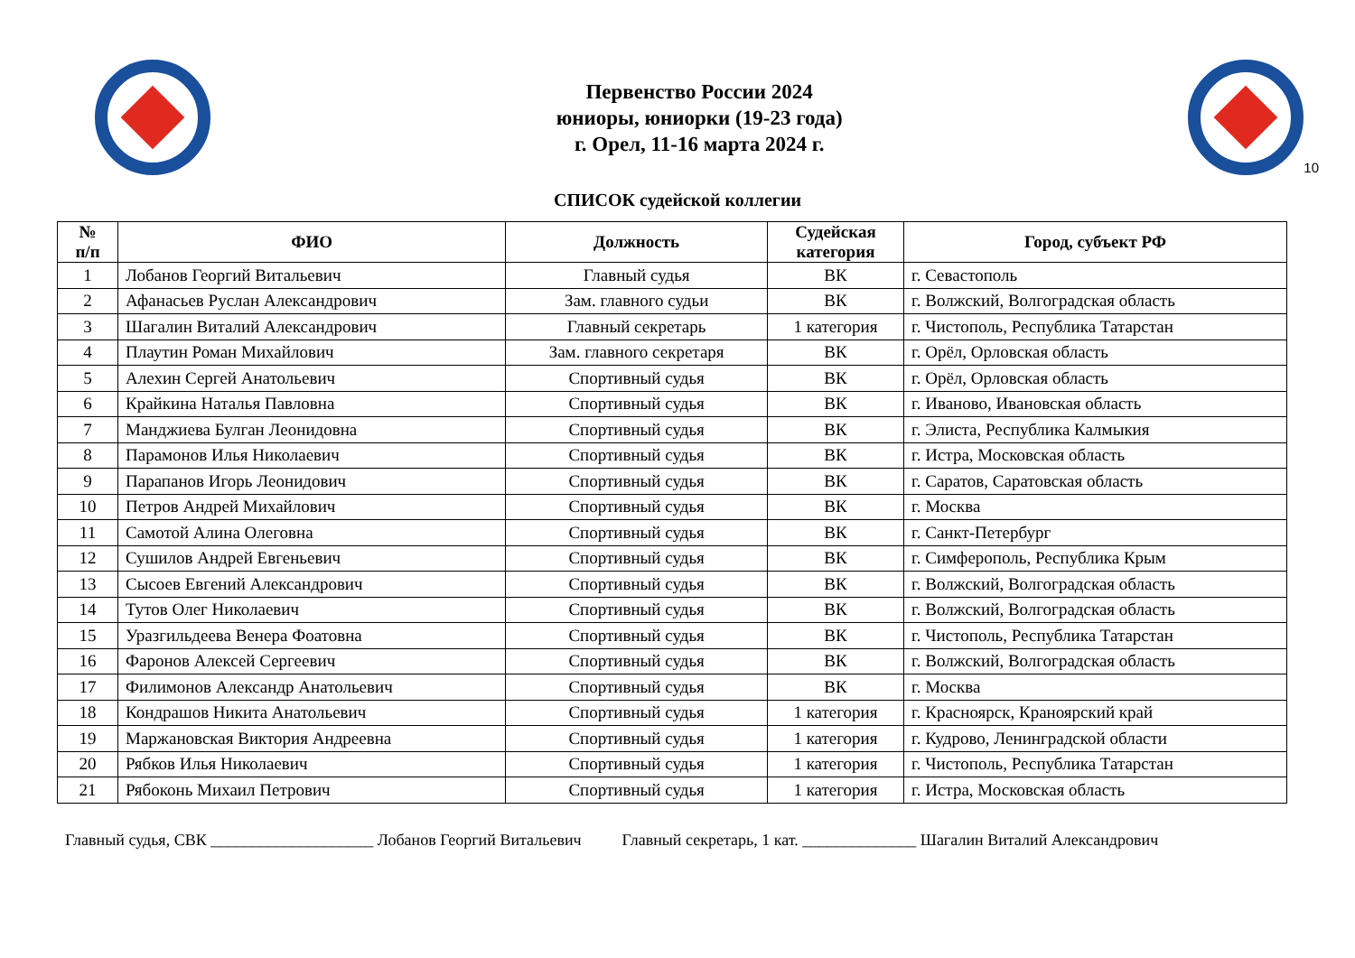Первенство России 2024
юниоры, юниорки (19-23 года)
г. Орел, 11-16 марта 2024 г.
10
СПИСОК судейской коллегии
| № п/п | ФИО | Должность | Судейская категория | Город, субъект РФ |
| --- | --- | --- | --- | --- |
| 1 | Лобанов Георгий Витальевич | Главный судья | ВК | г. Севастополь |
| 2 | Афанасьев Руслан Александрович | Зам. главного судьи | ВК | г. Волжский, Волгоградская область |
| 3 | Шагалин Виталий Александрович | Главный секретарь | 1 категория | г. Чистополь, Республика Татарстан |
| 4 | Плаутин Роман Михайлович | Зам. главного секретаря | ВК | г. Орёл, Орловская область |
| 5 | Алехин Сергей Анатольевич | Спортивный судья | ВК | г. Орёл, Орловская область |
| 6 | Крайкина Наталья Павловна | Спортивный судья | ВК | г. Иваново, Ивановская область |
| 7 | Манджиева Булган Леонидовна | Спортивный судья | ВК | г. Элиста, Республика Калмыкия |
| 8 | Парамонов Илья Николаевич | Спортивный судья | ВК | г. Истра, Московская область |
| 9 | Парапанов Игорь Леонидович | Спортивный судья | ВК | г. Саратов, Саратовская область |
| 10 | Петров Андрей Михайлович | Спортивный судья | ВК | г. Москва |
| 11 | Самотой Алина Олеговна | Спортивный судья | ВК | г. Санкт-Петербург |
| 12 | Сушилов Андрей Евгеньевич | Спортивный судья | ВК | г. Симферополь, Республика Крым |
| 13 | Сысоев Евгений Александрович | Спортивный судья | ВК | г. Волжский, Волгоградская область |
| 14 | Тутов Олег Николаевич | Спортивный судья | ВК | г. Волжский, Волгоградская область |
| 15 | Уразгильдеева Венера Фоатовна | Спортивный судья | ВК | г. Чистополь, Республика Татарстан |
| 16 | Фаронов Алексей Сергеевич | Спортивный судья | ВК | г. Волжский, Волгоградская область |
| 17 | Филимонов Александр Анатольевич | Спортивный судья | ВК | г. Москва |
| 18 | Кондрашов Никита Анатольевич | Спортивный судья | 1 категория | г. Красноярск, Краноярский край |
| 19 | Маржановская Виктория Андреевна | Спортивный судья | 1 категория | г. Кудрово, Ленинградской области |
| 20 | Рябков Илья Николаевич | Спортивный судья | 1 категория | г. Чистополь, Республика Татарстан |
| 21 | Рябоконь Михаил Петрович | Спортивный судья | 1 категория | г. Истра, Московская область |
Главный судья, СВК ____________________ Лобанов Георгий Витальевич Главный секретарь, 1 кат. ______________ Шагалин Виталий Александрович